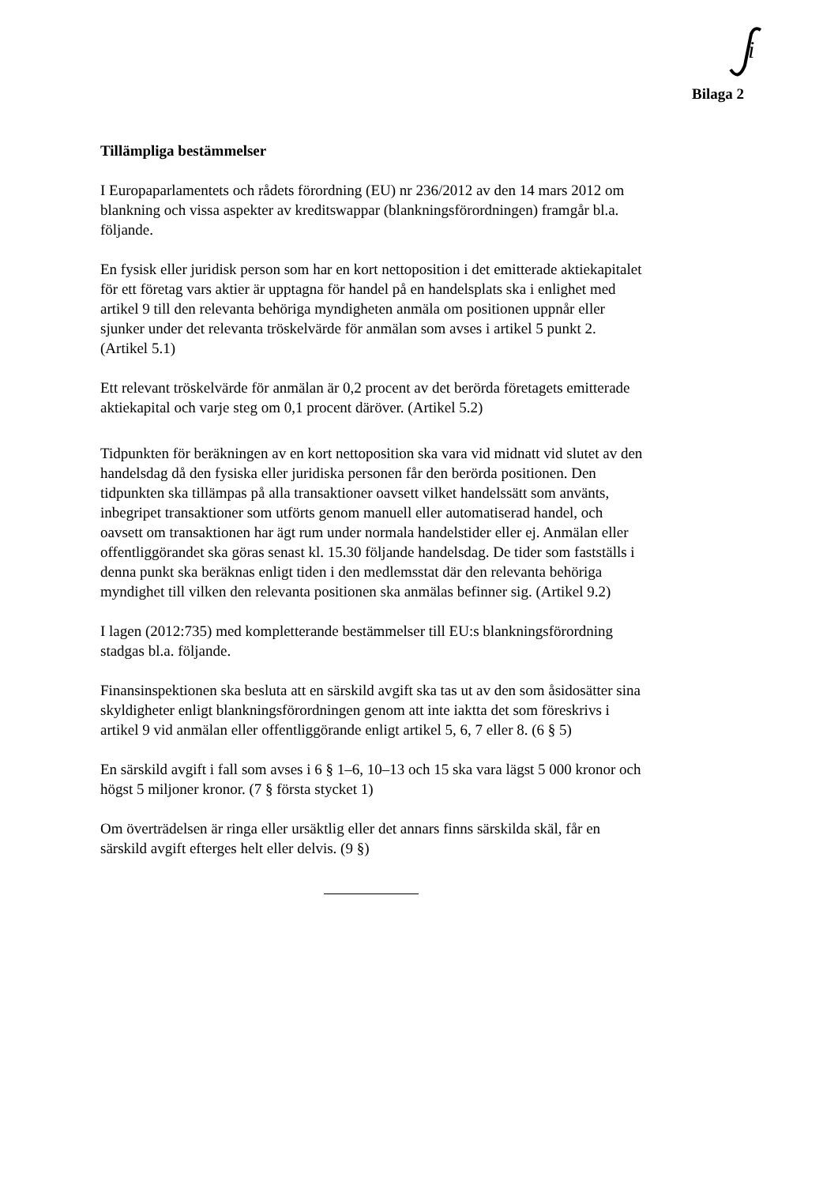i
Bilaga 2
Tillämpliga bestämmelser
I Europaparlamentets och rådets förordning (EU) nr 236/2012 av den 14 mars 2012 om blankning och vissa aspekter av kreditswappar (blankningsförordningen) framgår bl.a. följande.
En fysisk eller juridisk person som har en kort nettoposition i det emitterade aktiekapitalet för ett företag vars aktier är upptagna för handel på en handelsplats ska i enlighet med artikel 9 till den relevanta behöriga myndigheten anmäla om positionen uppnår eller sjunker under det relevanta tröskelvärde för anmälan som avses i artikel 5 punkt 2. (Artikel 5.1)
Ett relevant tröskelvärde för anmälan är 0,2 procent av det berörda företagets emitterade aktiekapital och varje steg om 0,1 procent däröver. (Artikel 5.2)
Tidpunkten för beräkningen av en kort nettoposition ska vara vid midnatt vid slutet av den handelsdag då den fysiska eller juridiska personen får den berörda positionen. Den tidpunkten ska tillämpas på alla transaktioner oavsett vilket handelssätt som använts, inbegripet transaktioner som utförts genom manuell eller automatiserad handel, och oavsett om transaktionen har ägt rum under normala handelstider eller ej. Anmälan eller offentliggörandet ska göras senast kl. 15.30 följande handelsdag. De tider som fastställs i denna punkt ska beräknas enligt tiden i den medlemsstat där den relevanta behöriga myndighet till vilken den relevanta positionen ska anmälas befinner sig. (Artikel 9.2)
I lagen (2012:735) med kompletterande bestämmelser till EU:s blankningsförordning stadgas bl.a. följande.
Finansinspektionen ska besluta att en särskild avgift ska tas ut av den som åsidosätter sina skyldigheter enligt blankningsförordningen genom att inte iaktta det som föreskrivs i artikel 9 vid anmälan eller offentliggörande enligt artikel 5, 6, 7 eller 8. (6 § 5)
En särskild avgift i fall som avses i 6 § 1–6, 10–13 och 15 ska vara lägst 5 000 kronor och högst 5 miljoner kronor. (7 § första stycket 1)
Om överträdelsen är ringa eller ursäktlig eller det annars finns särskilda skäl, får en särskild avgift efterges helt eller delvis. (9 §)